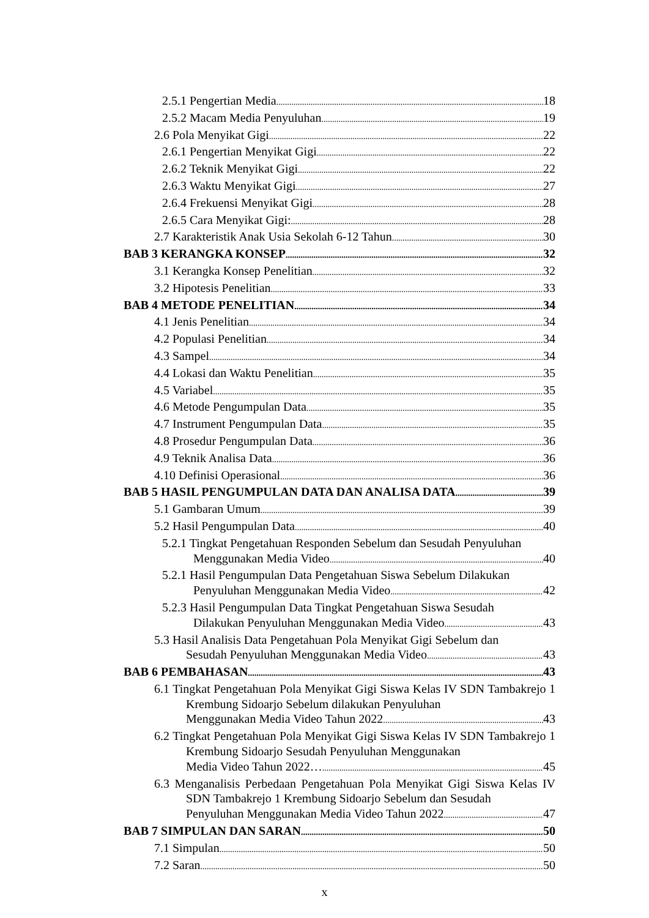2.5.1 Pengertian Media 18
2.5.2 Macam Media Penyuluhan 19
2.6 Pola Menyikat Gigi 22
2.6.1 Pengertian Menyikat Gigi 22
2.6.2 Teknik Menyikat Gigi 22
2.6.3 Waktu Menyikat Gigi 27
2.6.4 Frekuensi Menyikat Gigi 28
2.6.5 Cara Menyikat Gigi: 28
2.7 Karakteristik Anak Usia Sekolah 6-12 Tahun 30
BAB 3 KERANGKA KONSEP 32
3.1 Kerangka Konsep Penelitian 32
3.2 Hipotesis Penelitian 33
BAB 4 METODE PENELITIAN 34
4.1 Jenis Penelitian 34
4.2 Populasi Penelitian 34
4.3 Sampel 34
4.4 Lokasi dan Waktu Penelitian 35
4.5 Variabel 35
4.6 Metode Pengumpulan Data 35
4.7 Instrument Pengumpulan Data 35
4.8 Prosedur Pengumpulan Data 36
4.9 Teknik Analisa Data 36
4.10 Definisi Operasional 36
BAB 5 HASIL PENGUMPULAN DATA DAN ANALISA DATA 39
5.1 Gambaran Umum 39
5.2 Hasil Pengumpulan Data 40
5.2.1 Tingkat Pengetahuan Responden Sebelum dan Sesudah Penyuluhan
Menggunakan Media Video 40
5.2.1 Hasil Pengumpulan Data Pengetahuan Siswa Sebelum Dilakukan
Penyuluhan Menggunakan Media Video 42
5.2.3 Hasil Pengumpulan Data Tingkat Pengetahuan Siswa Sesudah
Dilakukan Penyuluhan Menggunakan Media Video 43
5.3 Hasil Analisis Data Pengetahuan Pola Menyikat Gigi Sebelum dan
Sesudah Penyuluhan Menggunakan Media Video 43
BAB 6 PEMBAHASAN 43
6.1 Tingkat Pengetahuan Pola Menyikat Gigi Siswa Kelas IV SDN Tambakrejo 1 Krembung Sidoarjo Sebelum dilakukan Penyuluhan
Menggunakan Media Video Tahun 2022 43
6.2 Tingkat Pengetahuan Pola Menyikat Gigi Siswa Kelas IV SDN Tambakrejo 1 Krembung Sidoarjo Sesudah Penyuluhan Menggunakan
Media Video Tahun 2022… 45
6.3 Menganalisis Perbedaan Pengetahuan Pola Menyikat Gigi Siswa Kelas IV SDN Tambakrejo 1 Krembung Sidoarjo Sebelum dan Sesudah
Penyuluhan Menggunakan Media Video Tahun 2022 47
BAB 7 SIMPULAN DAN SARAN 50
7.1 Simpulan 50
7.2 Saran 50
x